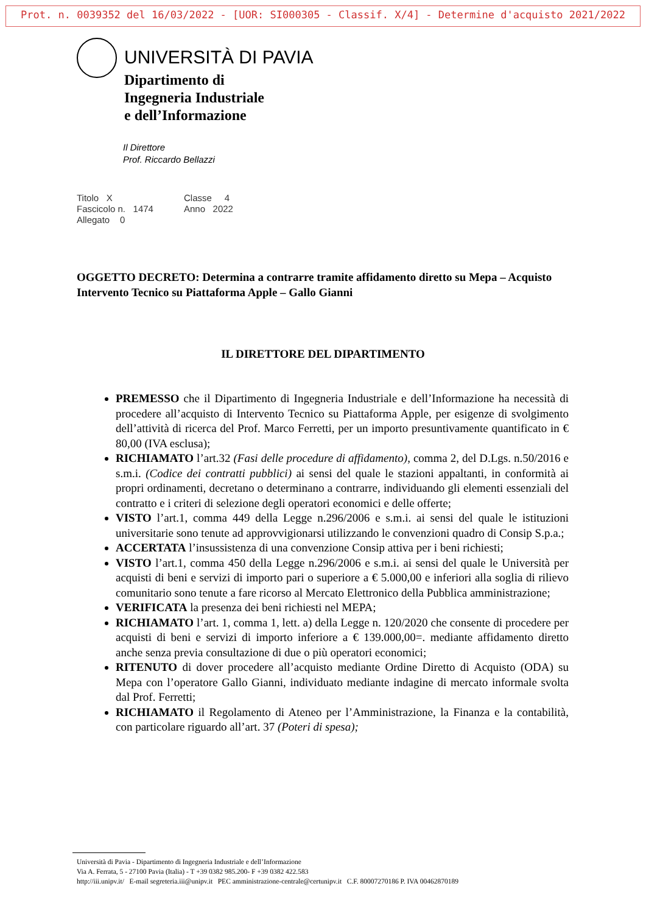Prot. n. 0039352 del 16/03/2022 - [UOR: SI000305 - Classif. X/4] - Determine d'acquisto 2021/2022
UNIVERSITÀ DI PAVIA
Dipartimento di
Ingegneria Industriale
e dell’Informazione
Il Direttore
Prof. Riccardo Bellazzi
Titolo X
Classe 4
Fascicolo n. 1474
Anno 2022
Allegato 0
OGGETTO DECRETO: Determina a contrarre tramite affidamento diretto su Mepa – Acquisto Intervento Tecnico su Piattaforma Apple – Gallo Gianni
IL DIRETTORE DEL DIPARTIMENTO
PREMESSO che il Dipartimento di Ingegneria Industriale e dell’Informazione ha necessità di procedere all’acquisto di Intervento Tecnico su Piattaforma Apple, per esigenze di svolgimento dell’attività di ricerca del Prof. Marco Ferretti, per un importo presuntivamente quantificato in € 80,00 (IVA esclusa);
RICHIAMATO l’art.32 (Fasi delle procedure di affidamento), comma 2, del D.Lgs. n.50/2016 e s.m.i. (Codice dei contratti pubblici) ai sensi del quale le stazioni appaltanti, in conformità ai propri ordinamenti, decretano o determinano a contrarre, individuando gli elementi essenziali del contratto e i criteri di selezione degli operatori economici e delle offerte;
VISTO l’art.1, comma 449 della Legge n.296/2006 e s.m.i. ai sensi del quale le istituzioni universitarie sono tenute ad approvvigionarsi utilizzando le convenzioni quadro di Consip S.p.a.;
ACCERTATA l’insussistenza di una convenzione Consip attiva per i beni richiesti;
VISTO l’art.1, comma 450 della Legge n.296/2006 e s.m.i. ai sensi del quale le Università per acquisti di beni e servizi di importo pari o superiore a € 5.000,00 e inferiori alla soglia di rilievo comunitario sono tenute a fare ricorso al Mercato Elettronico della Pubblica amministrazione;
VERIFICATA la presenza dei beni richiesti nel MEPA;
RICHIAMATO l’art. 1, comma 1, lett. a) della Legge n. 120/2020 che consente di procedere per acquisti di beni e servizi di importo inferiore a € 139.000,00=. mediante affidamento diretto anche senza previa consultazione di due o più operatori economici;
RITENUTO di dover procedere all’acquisto mediante Ordine Diretto di Acquisto (ODA) su Mepa con l’operatore Gallo Gianni, individuato mediante indagine di mercato informale svolta dal Prof. Ferretti;
RICHIAMATO il Regolamento di Ateneo per l’Amministrazione, la Finanza e la contabilità, con particolare riguardo all’art. 37 (Poteri di spesa);
Università di Pavia - Dipartimento di Ingegneria Industriale e dell’Informazione
Via A. Ferrata, 5 - 27100 Pavia (Italia) - T +39 0382 985.200- F +39 0382 422.583
http://iii.unipv.it/ E-mail segreteria.iii@unipv.it PEC amministrazione-centrale@certunipv.it C.F. 80007270186 P. IVA 00462870189